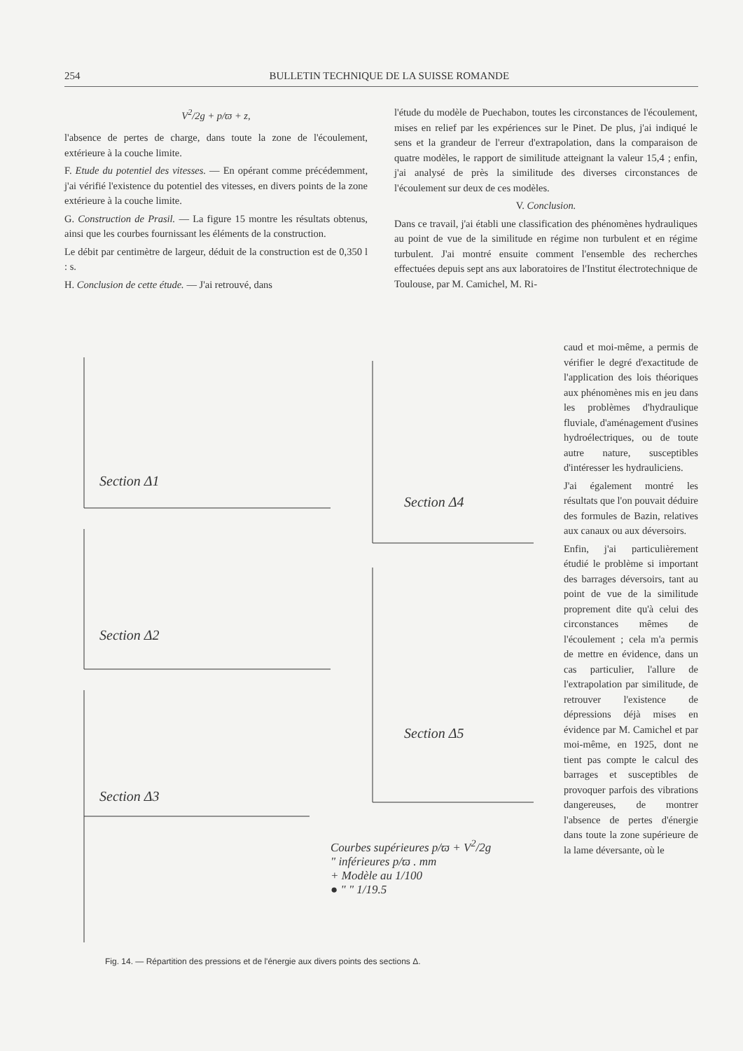254 BULLETIN TECHNIQUE DE LA SUISSE ROMANDE
V<sup>2</sup>/2g + p/ϖ + z,
l'absence de pertes de charge, dans toute la zone de l'écoulement, extérieure à la couche limite.
F. Etude du potentiel des vitesses. — En opérant comme précédemment, j'ai vérifié l'existence du potentiel des vitesses, en divers points de la zone extérieure à la couche limite.
G. Construction de Prasil. — La figure 15 montre les résultats obtenus, ainsi que les courbes fournissant les éléments de la construction.
Le débit par centimètre de largeur, déduit de la construction est de 0,350 l : s.
H. Conclusion de cette étude. — J'ai retrouvé, dans
l'étude du modèle de Puechabon, toutes les circonstances de l'écoulement, mises en relief par les expériences sur le Pinet. De plus, j'ai indiqué le sens et la grandeur de l'erreur d'extrapolation, dans la comparaison de quatre modèles, le rapport de similitude atteignant la valeur 15,4 ; enfin, j'ai analysé de près la similitude des diverses circonstances de l'écoulement sur deux de ces modèles.
V. Conclusion.
Dans ce travail, j'ai établi une classification des phénomènes hydrauliques au point de vue de la similitude en régime non turbulent et en régime turbulent. J'ai montré ensuite comment l'ensemble des recherches effectuées depuis sept ans aux laboratoires de l'Institut électrotechnique de Toulouse, par M. Camichel, M. Ri-
Section Δ1
Section Δ2
Section Δ3
Section Δ4
Section Δ5
Courbes supérieures p/ϖ + V<sup>2</sup>/2g
" inférieures p/ϖ . mm
+ Modèle au 1/100
● " " 1/19.5
caud et moi-même, a permis de vérifier le degré d'exactitude de l'application des lois théoriques aux phénomènes mis en jeu dans les problèmes d'hydraulique fluviale, d'aménagement d'usines hydroélectriques, ou de toute autre nature, susceptibles d'intéresser les hydrauliciens.
J'ai également montré les résultats que l'on pouvait déduire des formules de Bazin, relatives aux canaux ou aux déversoirs.
Enfin, j'ai particulièrement étudié le problème si important des barrages déversoirs, tant au point de vue de la similitude proprement dite qu'à celui des circonstances mêmes de l'écoulement ; cela m'a permis de mettre en évidence, dans un cas particulier, l'allure de l'extrapolation par similitude, de retrouver l'existence de dépressions déjà mises en évidence par M. Camichel et par moi-même, en 1925, dont ne tient pas compte le calcul des barrages et susceptibles de provoquer parfois des vibrations dangereuses, de montrer l'absence de pertes d'énergie dans toute la zone supérieure de la lame déversante, où le
Fig. 14. — Répartition des pressions et de l'énergie aux divers points des sections Δ.